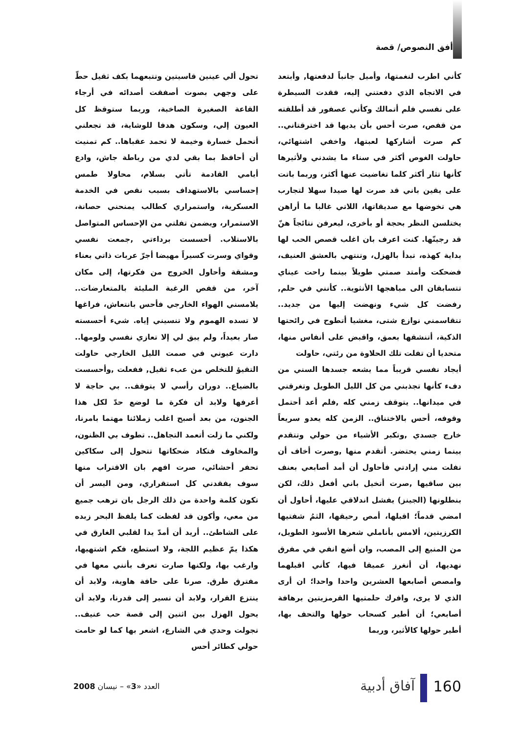أفق النصوص/ قصة
كأني اطرب لنغمتها، وأميل جانباً لدفعتها, وأبتعد في الاتجاه الذي دفعتني إليه، فقدت السيطرة على نفسي فلم أتمالك وكأني عصفور قد أطلقته من قفص، صرت أحس بأن يديها قد اخترقتاني.. كم صرت أشاركها لعبتها، واخفي اشتهائي، حاولت الغوص أكثر في سناء ما يشدني ولأثيرها كأنها تثار أكثر كلما تغاضيت عنها أكثر، وربما باتت على يقين باني قد صرت لها صيدا سهلا لتجارب هي تخوضها مع صديقاتها، اللاتي غالبا ما أراهن يختلسن النظر بحجة أو بأخرى، ليعرفن نتائجاً هنّ قد رجينّها. كنت اعرف بان اغلب قصص الحب لها بداية كهذه، تبدأ بالهزل، وتنتهي بالعشق العنيف، فضحكت وأمتد صمتي طويلاً بينما راحت عيناي تتسابقان الى مباهجها الأنثوية.. كأنني في حلم, رفضت كل شيء ونهضت إليها من جديد.. تتقاسمني نوازع شتى، مغشيا أتطوح في رائحتها الذكية، أتنشقها بعمق، واقبض على أنفاس منها، متحديا أن تفلت تلك الحلاوة من رئتي، حاولت
أيجاد نفسي قريباً مما يشعه جسدها السني من دفء كأنها تجذبني من كل الليل الطويل وتغرقني في ميدانها.. يتوقف زمني كله ,فلم أعد أحتمل وقوفه، أحس بالاختناق.. الزمن كله يعدو سريعاً خارج جسدي ,وتكبر الأشياء من حولي وتتقدم بينما زمني يحتضر. أتقدم منها ,وصرت أخاف أن تفلت مني إرادتي فأحاول أن أمد أصابعي بعنف بين ساقيها ,صرت أتخيل باني أفعل ذلك، لكن بنطلونها (الجينز) يفشل اندلاقي عليها، أحاول أن امضي قدماً؛ اقبلها، أمص رحيقها، الثمُ شفتيها الكرزيتين، ألامس بأناملي شعرها الأسود الطويل، من المنبع إلى المصب، وان أضع انفي في مفرق نهديها، أن أنغرز عميقا فيها، كأني اقبلهما وامصص أصابعها العشرين واحدا واحدا؛ ان أرى الذي لا يرى، وافرك حلمتيها القرمزيتين برهافة أصابعي؛ أن أطير كسحاب حولها والتحف بها، أطير حولها كالأثير، وربما
تحول ألي عينين قاسيتين وتتبعهما بكف ثقيل حطّ على وجهي بصوت أصفقت أصدائه في أرجاء القاعة الصغيرة الصاخبة، وربما ستوقظ كل العيون إلي، وسكون هدفا للوشاية، قد تجعلني أتحمل خسارة وخيمة لا تحمد عقباها.. كم تمنيت أن أحافظ بما بقي لدي من رباطة جاش، وادع أيامي القادمة تأتي بسلام، محاولا طمس إحساسي بالاستهداف بسبب نقص في الخدمة العسكرية، واستمراري كطالب يمنحني حصانة، الاستمرار، ويضمن تفلتي من الإحساس المتواصل بالاستلاب. أحسست برداءتي ,جمعت نفسي وقواي وسرت كسيراً مهيضا أجرّ عربات ذاتي بعناء ومشقة وأحاول الخروج من فكرتها، إلى مكان آخر، من قفص الرغبة المليئة بالمتعارضات.. يلامسني الهواء الخارجي فأحس بانتعاش، فراغها لا تسده الهموم ولا تنسيني إياه. شيء أحسسته صار بعيداً، ولم يبق لي إلا تعازي نفسي ولومها.. دارت عيوني في صمت الليل الخارجي حاولت التقيؤ للتخلص من عبء ثقيل, ففعلت ,وأحسست بالضياع.. دوران رأسي لا يتوقف.. بي حاجة لا أعرفها ولابد أن فكرة ما لوضع حدّ لكل هذا الجنون، من بعد أصبح اغلب زملائنا مهتما بامرنا، ولكني ما زلت أتعمد التجاهل.. تطوف بي الظنون، والمخاوف فتكاد ضحكاتها تتحول إلى سكاكين تحفر أحشائي، صرت افهم بان الاقتراب منها سوف يفقدني كل استقراري، ومن اليسر أن تكون كلمة واحدة من ذلك الرجل بان ترهب جميع من معي، وأكون قد لفظت كما يلفظ البحر زبده على الشاطئ.. أريد أن أمدّ يدا لقلبي الغارق في هكذا يمّ عظيم اللجة، ولا استطع، فكم اشتهيها، وارغب بها، ولكنها صارت تعرف بأنني معها في مفترق طرق. صرنا على حافة هاوية، ولابد أن ينتزع القرار، ولابد أن نسير إلى قدرنا، ولابد أن يحول الهزل بين اثنين إلى قصة حب عنيف.. تجولت وحدي في الشارع، اشعر بها كما لو حامت حولي كطائر أحس
160 آفاق أدبية العدد «3» – نيسان 2008